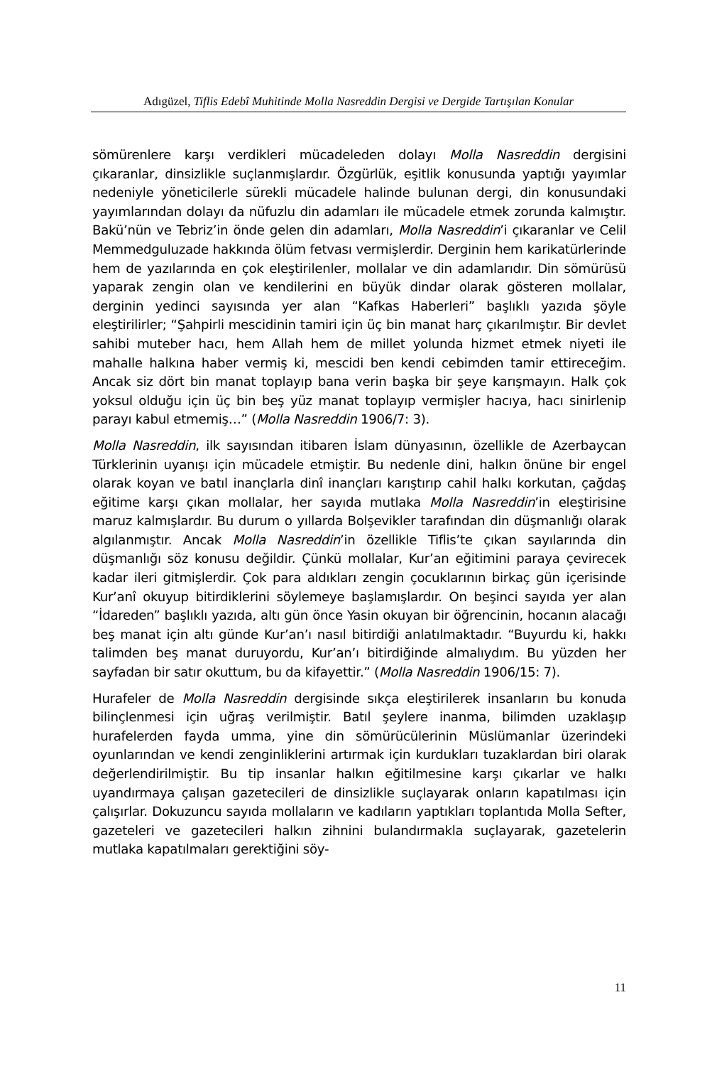Adıgüzel, Tiflis Edebî Muhitinde Molla Nasreddin Dergisi ve Dergide Tartışılan Konular
sömürenlere karşı verdikleri mücadeleden dolayı Molla Nasreddin dergisini çıkaranlar, dinsizlikle suçlanmışlardır. Özgürlük, eşitlik konusunda yaptığı yayımlar nedeniyle yöneticilerle sürekli mücadele halinde bulunan dergi, din konusundaki yayımlarından dolayı da nüfuzlu din adamları ile mücadele etmek zorunda kalmıştır. Bakü’nün ve Tebriz’in önde gelen din adamları, Molla Nasreddin’i çıkaranlar ve Celil Memmedguluzade hakkında ölüm fetvası vermişlerdir. Derginin hem karikatürlerinde hem de yazılarında en çok eleştirilenler, mollalar ve din adamlarıdır. Din sömürüsü yaparak zengin olan ve kendilerini en büyük dindar olarak gösteren mollalar, derginin yedinci sayısında yer alan “Kafkas Haberleri” başlıklı yazıda şöyle eleştirilirler; “Şahpirli mescidinin tamiri için üç bin manat harç çıkarılmıştır. Bir devlet sahibi muteber hacı, hem Allah hem de millet yolunda hizmet etmek niyeti ile mahalle halkına haber vermiş ki, mescidi ben kendi cebimden tamir ettireceğim. Ancak siz dört bin manat toplayıp bana verin başka bir şeye karışmayın. Halk çok yoksul olduğu için üç bin beş yüz manat toplayıp vermişler hacıya, hacı sinirlenip parayı kabul etmemiş…” (Molla Nasreddin 1906/7: 3).
Molla Nasreddin, ilk sayısından itibaren İslam dünyasının, özellikle de Azerbaycan Türklerinin uyanışı için mücadele etmiştir. Bu nedenle dini, halkın önüne bir engel olarak koyan ve batıl inançlarla dinî inançları karıştırıp cahil halkı korkutan, çağdaş eğitime karşı çıkan mollalar, her sayıda mutlaka Molla Nasreddin’in eleştirisine maruz kalmışlardır. Bu durum o yıllarda Bolşevikler tarafından din düşmanlığı olarak algılanmıştır. Ancak Molla Nasreddin’in özellikle Tiflis’te çıkan sayılarında din düşmanlığı söz konusu değildir. Çünkü mollalar, Kur’an eğitimini paraya çevirecek kadar ileri gitmişlerdir. Çok para aldıkları zengin çocuklarının birkaç gün içerisinde Kur’anî okuyup bitirdiklerini söylemeye başlamışlardır. On beşinci sayıda yer alan “İdareden” başlıklı yazıda, altı gün önce Yasin okuyan bir öğrencinin, hocanın alacağı beş manat için altı günde Kur’an’ı nasıl bitirdiği anlatılmaktadır. “Buyurdu ki, hakkı talimden beş manat duruyordu, Kur’an’ı bitirdiğinde almalıydım. Bu yüzden her sayfadan bir satır okuttum, bu da kifayettir.” (Molla Nasreddin 1906/15: 7).
Hurafeler de Molla Nasreddin dergisinde sıkça eleştirilerek insanların bu konuda bilinçlenmesi için uğraş verilmiştir. Batıl şeylere inanma, bilimden uzaklaşıp hurafelerden fayda umma, yine din sömürücülerinin Müslümanlar üzerindeki oyunlarından ve kendi zenginliklerini artırmak için kurdukları tuzaklardan biri olarak değerlendirilmiştir. Bu tip insanlar halkın eğitilmesine karşı çıkarlar ve halkı uyandırmaya çalışan gazetecileri de dinsizlikle suçlayarak onların kapatılması için çalışırlar. Dokuzuncu sayıda mollaların ve kadıların yaptıkları toplantıda Molla Sefter, gazeteleri ve gazetecileri halkın zihnini bulandırmakla suçlayarak, gazetelerin mutlaka kapatılmaları gerektiğini söy-
11